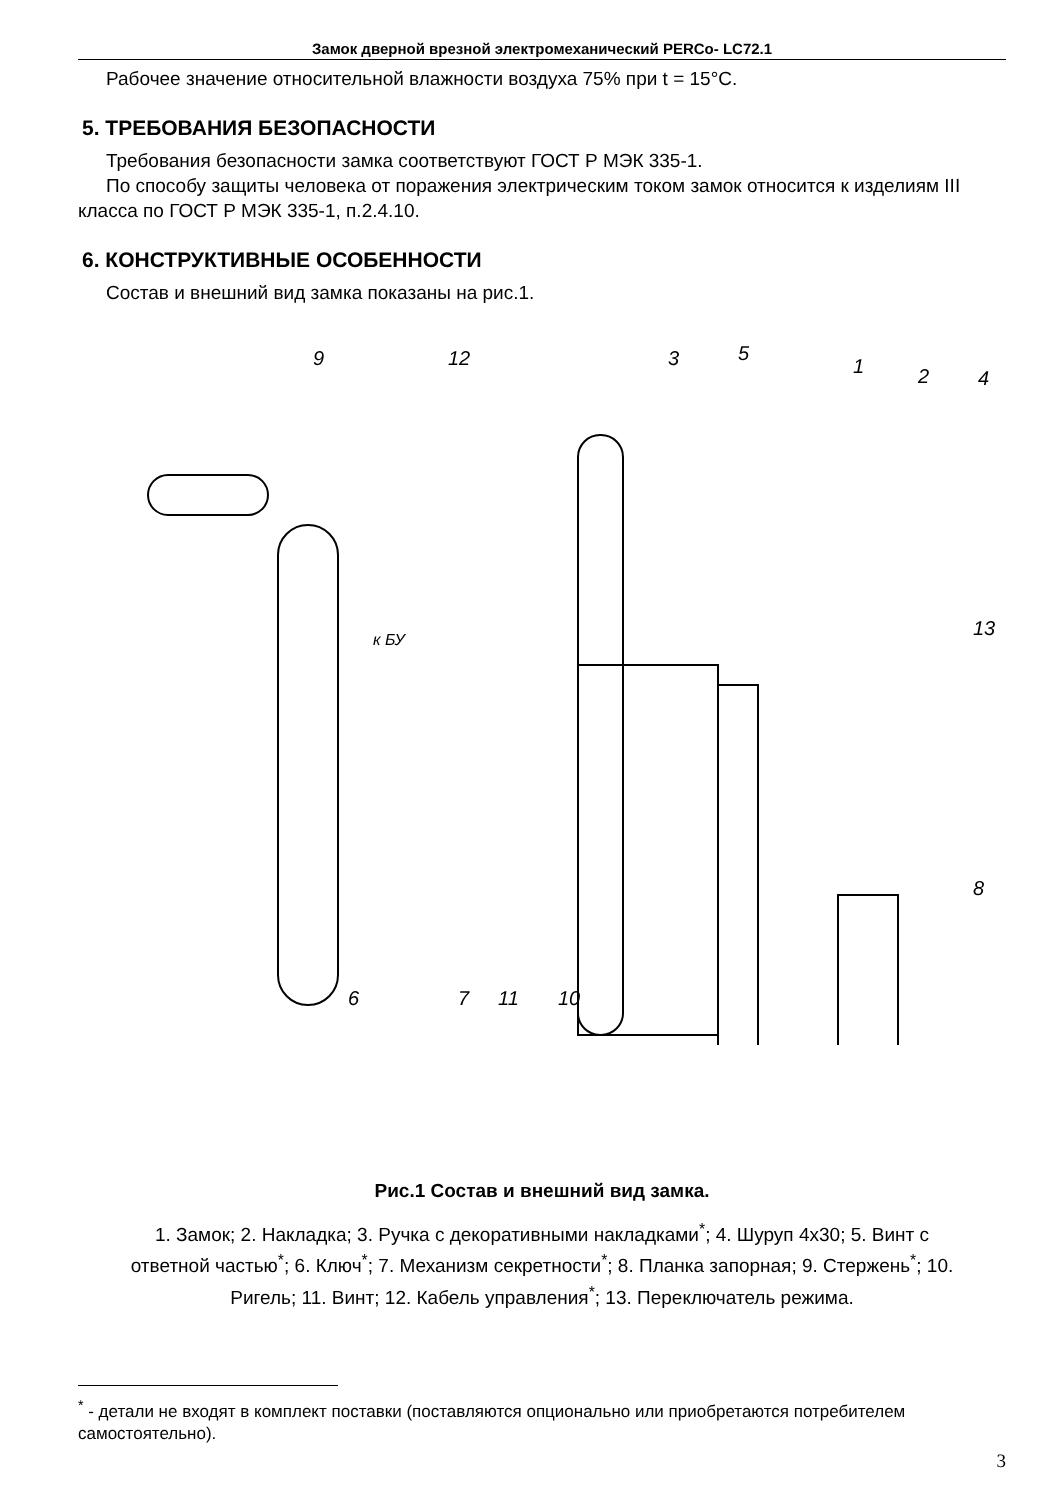Замок дверной врезной электромеханический PERCo- LC72.1
Рабочее значение относительной влажности воздуха 75% при t = 15°C.
5. ТРЕБОВАНИЯ БЕЗОПАСНОСТИ
Требования безопасности замка соответствуют ГОСТ Р МЭК 335-1.
По способу защиты человека от поражения электрическим током замок относится к изделиям III класса по ГОСТ Р МЭК 335-1, п.2.4.10.
6. КОНСТРУКТИВНЫЕ ОСОБЕННОСТИ
Состав и внешний вид замка показаны на рис.1.
к БУ
9
12
3
5
1
2
4
13
8
6
7
11
10
Рис.1 Состав и внешний вид замка.
1. Замок; 2. Накладка; 3. Ручка с декоративными накладками<sup>*</sup>; 4. Шуруп 4х30; 5. Винт с ответной частью<sup>*</sup>; 6. Ключ<sup>*</sup>; 7. Механизм секретности<sup>*</sup>; 8. Планка запорная; 9. Стержень<sup>*</sup>; 10. Ригель; 11. Винт; 12. Кабель управления<sup>*</sup>; 13. Переключатель режима.
<sup>*</sup> - детали не входят в комплект поставки (поставляются опционально или приобретаются потребителем самостоятельно).
3